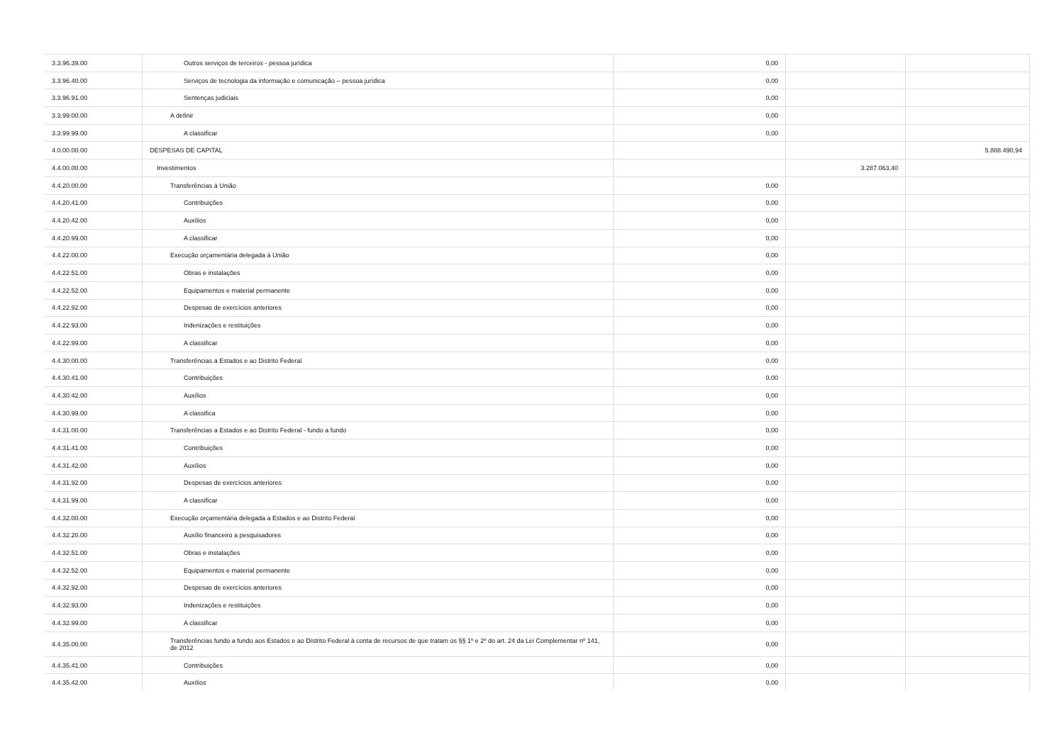| 3.3.96.39.00 | Outros serviços de terceiros - pessoa jurídica | 0,00 | | |
| 3.3.96.40.00 | Serviços de tecnologia da informação e comunicação – pessoa jurídica | 0,00 | | |
| 3.3.96.91.00 | Sentenças judiciais | 0,00 | | |
| 3.3.99.00.00 | A definir | 0,00 | | |
| 3.3.99.99.00 | A classificar | 0,00 | | |
| 4.0.00.00.00 | DESPESAS DE CAPITAL | | | 5.888.490,94 |
| 4.4.00.00.00 | Investimentos | | 3.287.063,40 | |
| 4.4.20.00.00 | Transferências à União | 0,00 | | |
| 4.4.20.41.00 | Contribuições | 0,00 | | |
| 4.4.20.42.00 | Auxílios | 0,00 | | |
| 4.4.20.99.00 | A classificar | 0,00 | | |
| 4.4.22.00.00 | Execução orçamentária delegada à União | 0,00 | | |
| 4.4.22.51.00 | Obras e instalações | 0,00 | | |
| 4.4.22.52.00 | Equipamentos e material permanente | 0,00 | | |
| 4.4.22.92.00 | Despesas de exercícios anteriores | 0,00 | | |
| 4.4.22.93.00 | Indenizações e restituições | 0,00 | | |
| 4.4.22.99.00 | A classificar | 0,00 | | |
| 4.4.30.00.00 | Transferências a Estados e ao Distrito Federal | 0,00 | | |
| 4.4.30.41.00 | Contribuições | 0,00 | | |
| 4.4.30.42.00 | Auxílios | 0,00 | | |
| 4.4.30.99.00 | A classifica | 0,00 | | |
| 4.4.31.00.00 | Transferências a Estados e ao Distrito Federal - fundo a fundo | 0,00 | | |
| 4.4.31.41.00 | Contribuições | 0,00 | | |
| 4.4.31.42.00 | Auxílios | 0,00 | | |
| 4.4.31.92.00 | Despesas de exercícios anteriores | 0,00 | | |
| 4.4.31.99.00 | A classificar | 0,00 | | |
| 4.4.32.00.00 | Execução orçamentária delegada a Estados e ao Distrito Federal | 0,00 | | |
| 4.4.32.20.00 | Auxílio financeiro a pesquisadores | 0,00 | | |
| 4.4.32.51.00 | Obras e instalações | 0,00 | | |
| 4.4.32.52.00 | Equipamentos e material permanente | 0,00 | | |
| 4.4.32.92.00 | Despesas de exercícios anteriores | 0,00 | | |
| 4.4.32.93.00 | Indenizações e restituições | 0,00 | | |
| 4.4.32.99.00 | A classificar | 0,00 | | |
| 4.4.35.00.00 | Transferências fundo a fundo aos Estados e ao Distrito Federal à conta de recursos de que tratam os §§ 1º e 2º do art. 24 da Lei Complementar nº 141, de 2012 | 0,00 | | |
| 4.4.35.41.00 | Contribuições | 0,00 | | |
| 4.4.35.42.00 | Auxílios | 0,00 | | |